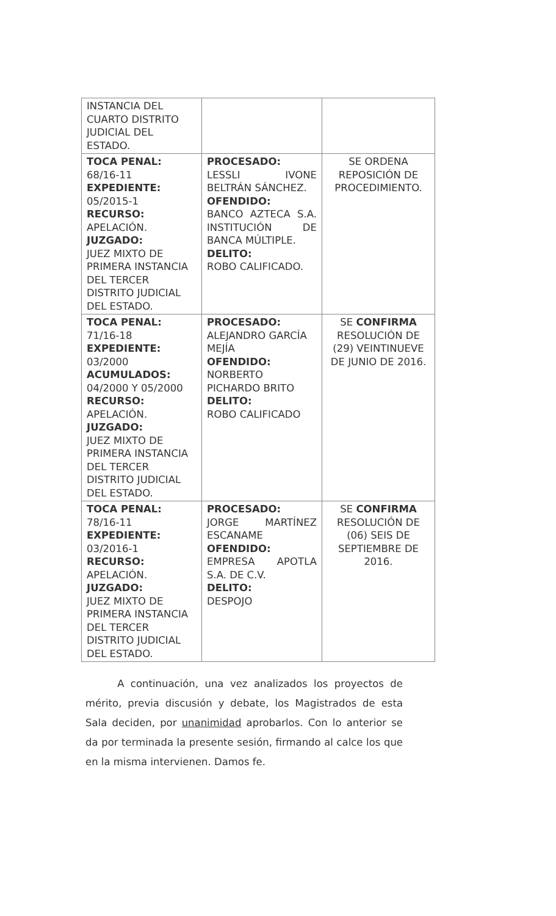| INSTANCIA DEL CUARTO DISTRITO JUDICIAL DEL ESTADO. | | |
| TOCA PENAL: 68/16-11 EXPEDIENTE: 05/2015-1 RECURSO: APELACIÓN. JUZGADO: JUEZ MIXTO DE PRIMERA INSTANCIA DEL TERCER DISTRITO JUDICIAL DEL ESTADO. | PROCESADO: LESSLI IVONE BELTRÁN SÁNCHEZ. OFENDIDO: BANCO AZTECA S.A. INSTITUCIÓN DE BANCA MÚLTIPLE. DELITO: ROBO CALIFICADO. | SE ORDENA REPOSICIÓN DE PROCEDIMIENTO. |
| TOCA PENAL: 71/16-18 EXPEDIENTE: 03/2000 ACUMULADOS: 04/2000 Y 05/2000 RECURSO: APELACIÓN. JUZGADO: JUEZ MIXTO DE PRIMERA INSTANCIA DEL TERCER DISTRITO JUDICIAL DEL ESTADO. | PROCESADO: ALEJANDRO GARCÍA MEJÍA OFENDIDO: NORBERTO PICHARDO BRITO DELITO: ROBO CALIFICADO | SE CONFIRMA RESOLUCIÓN DE (29) VEINTINUEVE DE JUNIO DE 2016. |
| TOCA PENAL: 78/16-11 EXPEDIENTE: 03/2016-1 RECURSO: APELACIÓN. JUZGADO: JUEZ MIXTO DE PRIMERA INSTANCIA DEL TERCER DISTRITO JUDICIAL DEL ESTADO. | PROCESADO: JORGE MARTÍNEZ ESCANAME OFENDIDO: EMPRESA APOTLA S.A. DE C.V. DELITO: DESPOJO | SE CONFIRMA RESOLUCIÓN DE (06) SEIS DE SEPTIEMBRE DE 2016. |
A continuación, una vez analizados los proyectos de mérito, previa discusión y debate, los Magistrados de esta Sala deciden, por unanimidad aprobarlos. Con lo anterior se da por terminada la presente sesión, firmando al calce los que en la misma intervienen. Damos fe.